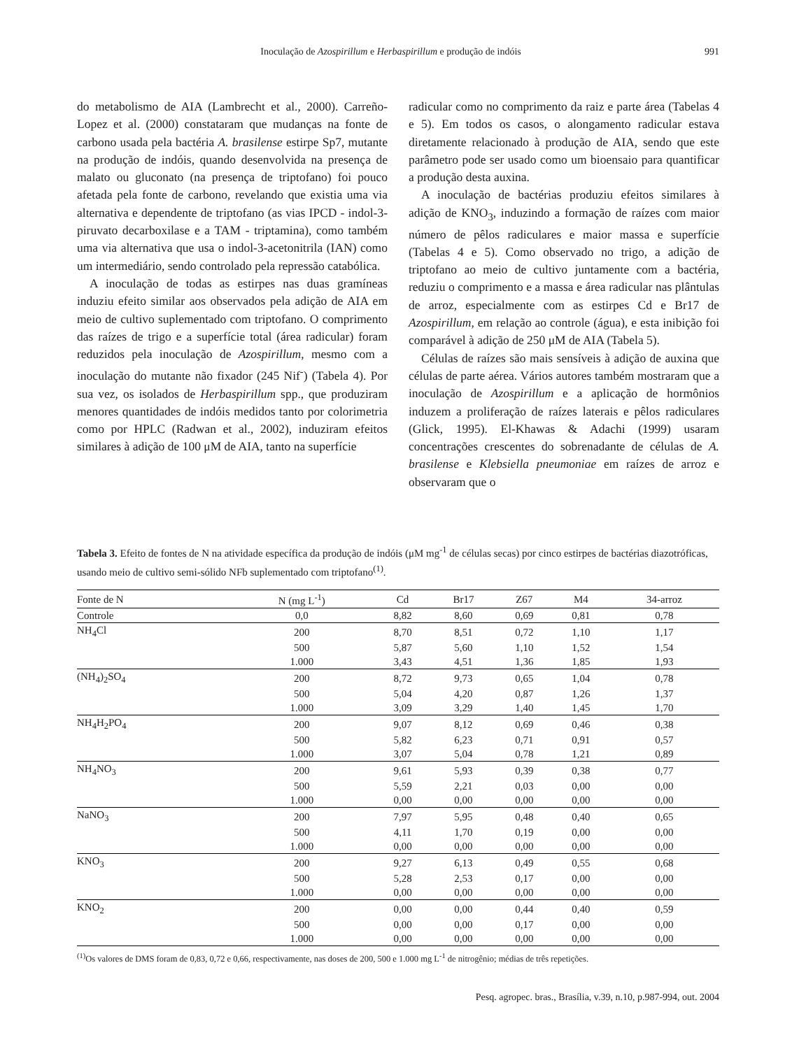Inoculação de Azospirillum e Herbaspirillum e produção de indóis 991
do metabolismo de AIA (Lambrecht et al., 2000). Carreño-Lopez et al. (2000) constataram que mudanças na fonte de carbono usada pela bactéria A. brasilense estirpe Sp7, mutante na produção de indóis, quando desenvolvida na presença de malato ou gluconato (na presença de triptofano) foi pouco afetada pela fonte de carbono, revelando que existia uma via alternativa e dependente de triptofano (as vias IPCD - indol-3-piruvato decarboxilase e a TAM - triptamina), como também uma via alternativa que usa o indol-3-acetonitrila (IAN) como um intermediário, sendo controlado pela repressão catabólica.
A inoculação de todas as estirpes nas duas gramíneas induziu efeito similar aos observados pela adição de AIA em meio de cultivo suplementado com triptofano. O comprimento das raízes de trigo e a superfície total (área radicular) foram reduzidos pela inoculação de Azospirillum, mesmo com a inoculação do mutante não fixador (245 Nif<sup>-</sup>) (Tabela 4). Por sua vez, os isolados de Herbaspirillum spp., que produziram menores quantidades de indóis medidos tanto por colorimetria como por HPLC (Radwan et al., 2002), induziram efeitos similares à adição de 100 μM de AIA, tanto na superfície
radicular como no comprimento da raiz e parte área (Tabelas 4 e 5). Em todos os casos, o alongamento radicular estava diretamente relacionado à produção de AIA, sendo que este parâmetro pode ser usado como um bioensaio para quantificar a produção desta auxina.
A inoculação de bactérias produziu efeitos similares à adição de KNO<sub>3</sub>, induzindo a formação de raízes com maior número de pêlos radiculares e maior massa e superfície (Tabelas 4 e 5). Como observado no trigo, a adição de triptofano ao meio de cultivo juntamente com a bactéria, reduziu o comprimento e a massa e área radicular nas plântulas de arroz, especialmente com as estirpes Cd e Br17 de Azospirillum, em relação ao controle (água), e esta inibição foi comparável à adição de 250 μM de AIA (Tabela 5).
Células de raízes são mais sensíveis à adição de auxina que células de parte aérea. Vários autores também mostraram que a inoculação de Azospirillum e a aplicação de hormônios induzem a proliferação de raízes laterais e pêlos radiculares (Glick, 1995). El-Khawas & Adachi (1999) usaram concentrações crescentes do sobrenadante de células de A. brasilense e Klebsiella pneumoniae em raízes de arroz e observaram que o
Tabela 3. Efeito de fontes de N na atividade específica da produção de indóis (μM mg<sup>-1</sup> de células secas) por cinco estirpes de bactérias diazotróficas, usando meio de cultivo semi-sólido NFb suplementado com triptofano<sup>(1)</sup>.
| Fonte de N | N (mg L<sup>-1</sup>) | Cd | Br17 | Z67 | M4 | 34-arroz |
| --- | --- | --- | --- | --- | --- | --- |
| Controle | 0,0 | 8,82 | 8,60 | 0,69 | 0,81 | 0,78 |
| NH<sub>4</sub>Cl | 200 | 8,70 | 8,51 | 0,72 | 1,10 | 1,17 |
| | 500 | 5,87 | 5,60 | 1,10 | 1,52 | 1,54 |
| | 1.000 | 3,43 | 4,51 | 1,36 | 1,85 | 1,93 |
| (NH<sub>4</sub>)<sub>2</sub>SO<sub>4</sub> | 200 | 8,72 | 9,73 | 0,65 | 1,04 | 0,78 |
| | 500 | 5,04 | 4,20 | 0,87 | 1,26 | 1,37 |
| | 1.000 | 3,09 | 3,29 | 1,40 | 1,45 | 1,70 |
| NH<sub>4</sub>H<sub>2</sub>PO<sub>4</sub> | 200 | 9,07 | 8,12 | 0,69 | 0,46 | 0,38 |
| | 500 | 5,82 | 6,23 | 0,71 | 0,91 | 0,57 |
| | 1.000 | 3,07 | 5,04 | 0,78 | 1,21 | 0,89 |
| NH<sub>4</sub>NO<sub>3</sub> | 200 | 9,61 | 5,93 | 0,39 | 0,38 | 0,77 |
| | 500 | 5,59 | 2,21 | 0,03 | 0,00 | 0,00 |
| | 1.000 | 0,00 | 0,00 | 0,00 | 0,00 | 0,00 |
| NaNO<sub>3</sub> | 200 | 7,97 | 5,95 | 0,48 | 0,40 | 0,65 |
| | 500 | 4,11 | 1,70 | 0,19 | 0,00 | 0,00 |
| | 1.000 | 0,00 | 0,00 | 0,00 | 0,00 | 0,00 |
| KNO<sub>3</sub> | 200 | 9,27 | 6,13 | 0,49 | 0,55 | 0,68 |
| | 500 | 5,28 | 2,53 | 0,17 | 0,00 | 0,00 |
| | 1.000 | 0,00 | 0,00 | 0,00 | 0,00 | 0,00 |
| KNO<sub>2</sub> | 200 | 0,00 | 0,00 | 0,44 | 0,40 | 0,59 |
| | 500 | 0,00 | 0,00 | 0,17 | 0,00 | 0,00 |
| | 1.000 | 0,00 | 0,00 | 0,00 | 0,00 | 0,00 |
<sup>(1)</sup> Os valores de DMS foram de 0,83, 0,72 e 0,66, respectivamente, nas doses de 200, 500 e 1.000 mg L<sup>-1</sup> de nitrogênio; médias de três repetições.
Pesq. agropec. bras., Brasília, v.39, n.10, p.987-994, out. 2004